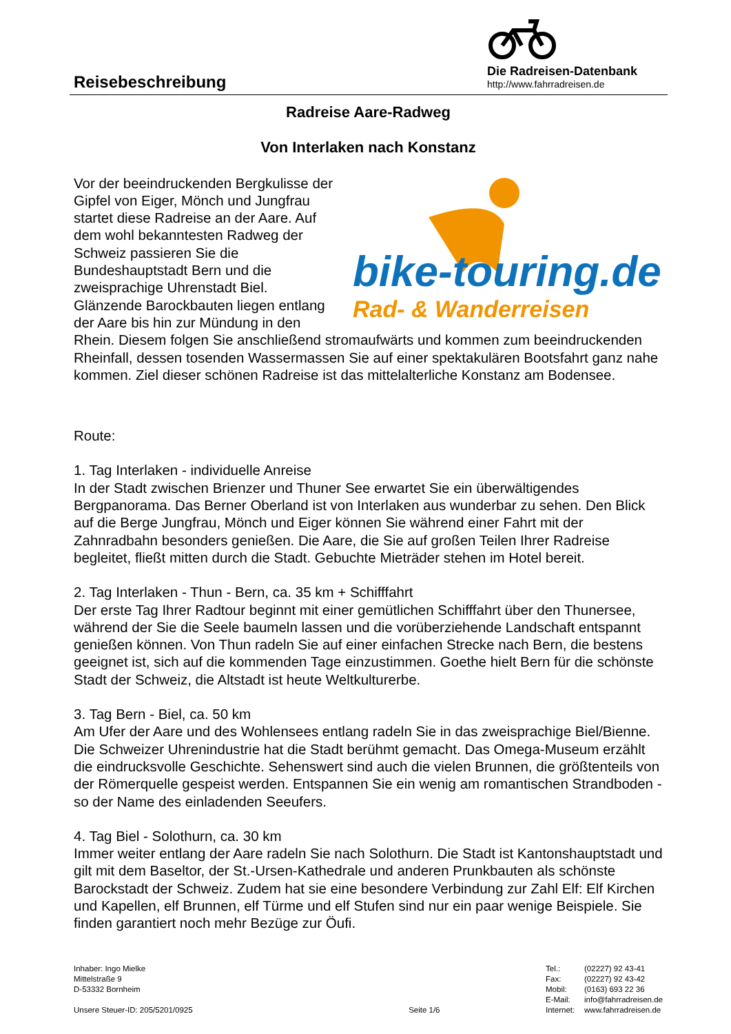Reisebeschreibung
Die Radreisen-Datenbank
http://www.fahrradreisen.de
Radreise Aare-Radweg
Von Interlaken nach Konstanz
bike-touring.de
Rad- & Wanderreisen
Vor der beeindruckenden Bergkulisse der Gipfel von Eiger, Mönch und Jungfrau startet diese Radreise an der Aare. Auf dem wohl bekanntesten Radweg der Schweiz passieren Sie die Bundeshauptstadt Bern und die zweisprachige Uhrenstadt Biel. Glänzende Barockbauten liegen entlang der Aare bis hin zur Mündung in den Rhein. Diesem folgen Sie anschließend stromaufwärts und kommen zum beeindruckenden Rheinfall, dessen tosenden Wassermassen Sie auf einer spektakulären Bootsfahrt ganz nahe kommen. Ziel dieser schönen Radreise ist das mittelalterliche Konstanz am Bodensee.
Route:
1. Tag Interlaken - individuelle Anreise
In der Stadt zwischen Brienzer und Thuner See erwartet Sie ein überwältigendes Bergpanorama. Das Berner Oberland ist von Interlaken aus wunderbar zu sehen. Den Blick auf die Berge Jungfrau, Mönch und Eiger können Sie während einer Fahrt mit der Zahnradbahn besonders genießen. Die Aare, die Sie auf großen Teilen Ihrer Radreise begleitet, fließt mitten durch die Stadt. Gebuchte Mieträder stehen im Hotel bereit.
2. Tag Interlaken - Thun - Bern, ca. 35 km + Schifffahrt
Der erste Tag Ihrer Radtour beginnt mit einer gemütlichen Schifffahrt über den Thunersee, während der Sie die Seele baumeln lassen und die vorüberziehende Landschaft entspannt genießen können. Von Thun radeln Sie auf einer einfachen Strecke nach Bern, die bestens geeignet ist, sich auf die kommenden Tage einzustimmen. Goethe hielt Bern für die schönste Stadt der Schweiz, die Altstadt ist heute Weltkulturerbe.
3. Tag Bern - Biel, ca. 50 km
Am Ufer der Aare und des Wohlensees entlang radeln Sie in das zweisprachige Biel/Bienne. Die Schweizer Uhrenindustrie hat die Stadt berühmt gemacht. Das Omega-Museum erzählt die eindrucksvolle Geschichte. Sehenswert sind auch die vielen Brunnen, die größtenteils von der Römerquelle gespeist werden. Entspannen Sie ein wenig am romantischen Strandboden - so der Name des einladenden Seeufers.
4. Tag Biel - Solothurn, ca. 30 km
Immer weiter entlang der Aare radeln Sie nach Solothurn. Die Stadt ist Kantonshauptstadt und gilt mit dem Baseltor, der St.-Ursen-Kathedrale und anderen Prunkbauten als schönste Barockstadt der Schweiz. Zudem hat sie eine besondere Verbindung zur Zahl Elf: Elf Kirchen und Kapellen, elf Brunnen, elf Türme und elf Stufen sind nur ein paar wenige Beispiele. Sie finden garantiert noch mehr Bezüge zur Öufi.
Inhaber: Ingo Mielke
Mittelstraße 9
D-53332 Bornheim
Unsere Steuer-ID: 205/5201/0925
Seite 1/6 Tel.: (02227) 92 43-41 Fax: (02227) 92 43-42 Mobil: (0163) 693 22 36 E-Mail: info@fahrradreisen.de Internet: www.fahrradreisen.de